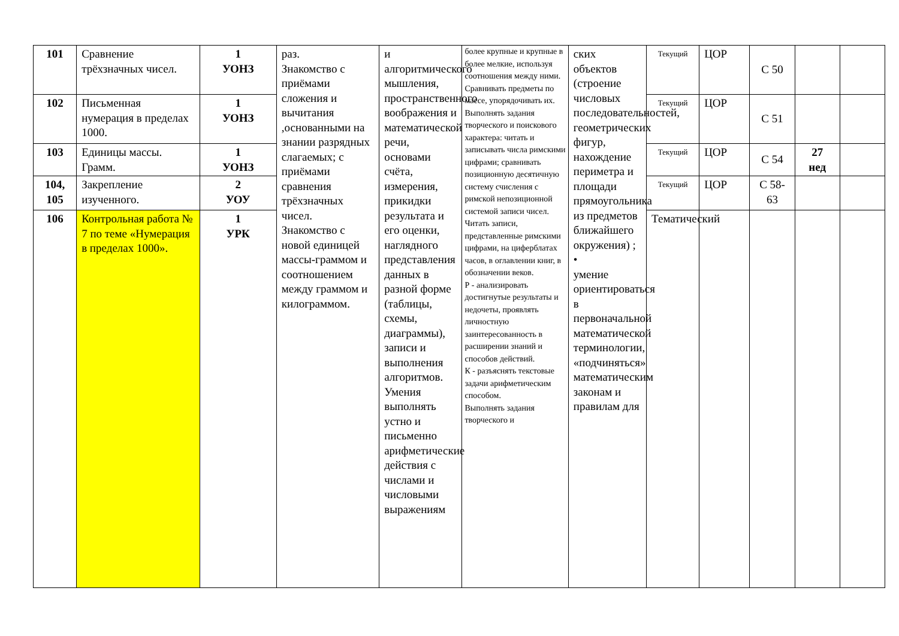| 101 | Сравнение трёхзначных чисел. | 1 УОНЗ | раз. Знакомство с приёмами сложения и вычитания ,основанными на знании разрядных слагаемых; с приёмами сравнения трёхзначных чисел. Знакомство с новой единицей массы-граммом и соотношением между граммом и килограммом. | и алгоритмического мышления, пространственного воображения и математической речи, основами счёта, измерения, прикидки результата и его оценки, наглядного представления данных в разной форме (таблицы, схемы, диаграммы), записи и выполнения алгоритмов. Умения выполнять устно и письменно арифметические действия с числами и числовыми выражениям | более крупные и крупные в более мелкие, используя соотношения между ними. Сравнивать предметы по массе, упорядочивать их. Выполнять задания творческого и поискового характера: читать и записывать числа римскими цифрами; сравнивать позиционную десятичную систему счисления с римской непозиционной системой записи чисел. Читать записи, представленные римскими цифрами, на циферблатах часов, в оглавлении книг, в обозначении веков. Р - анализировать достигнутые результаты и недочеты, проявлять личностную заинтересованность в расширении знаний и способов действий. К - разъяснять текстовые задачи арифметическим способом. Выполнять задания творческого и | ских объектов (строение числовых последовательностей, геометрических фигур, нахождение периметра и площади прямоугольника из предметов ближайшего окружения) ; • умение ориентироваться в первоначальной математической терминологии, «подчиняться» математическим законам и правилам для | Текущий | ЦОР | С 50 | | |
| 102 | Письменная нумерация в пределах 1000. | 1 УОНЗ | | | | | Текущий | ЦОР | С 51 | | |
| 103 | Единицы массы. Грамм. | 1 УОНЗ | | | | | Текущий | ЦОР | С 54 | 27 нед | |
| 104, 105 | Закрепление изученного. | 2 УОУ | | | | | Текущий | ЦОР | С 58- 63 | | |
| 106 | Контрольная работа № 7 по теме «Нумерация в пределах 1000». | 1 УРК | | | | | Тематический | | | | |